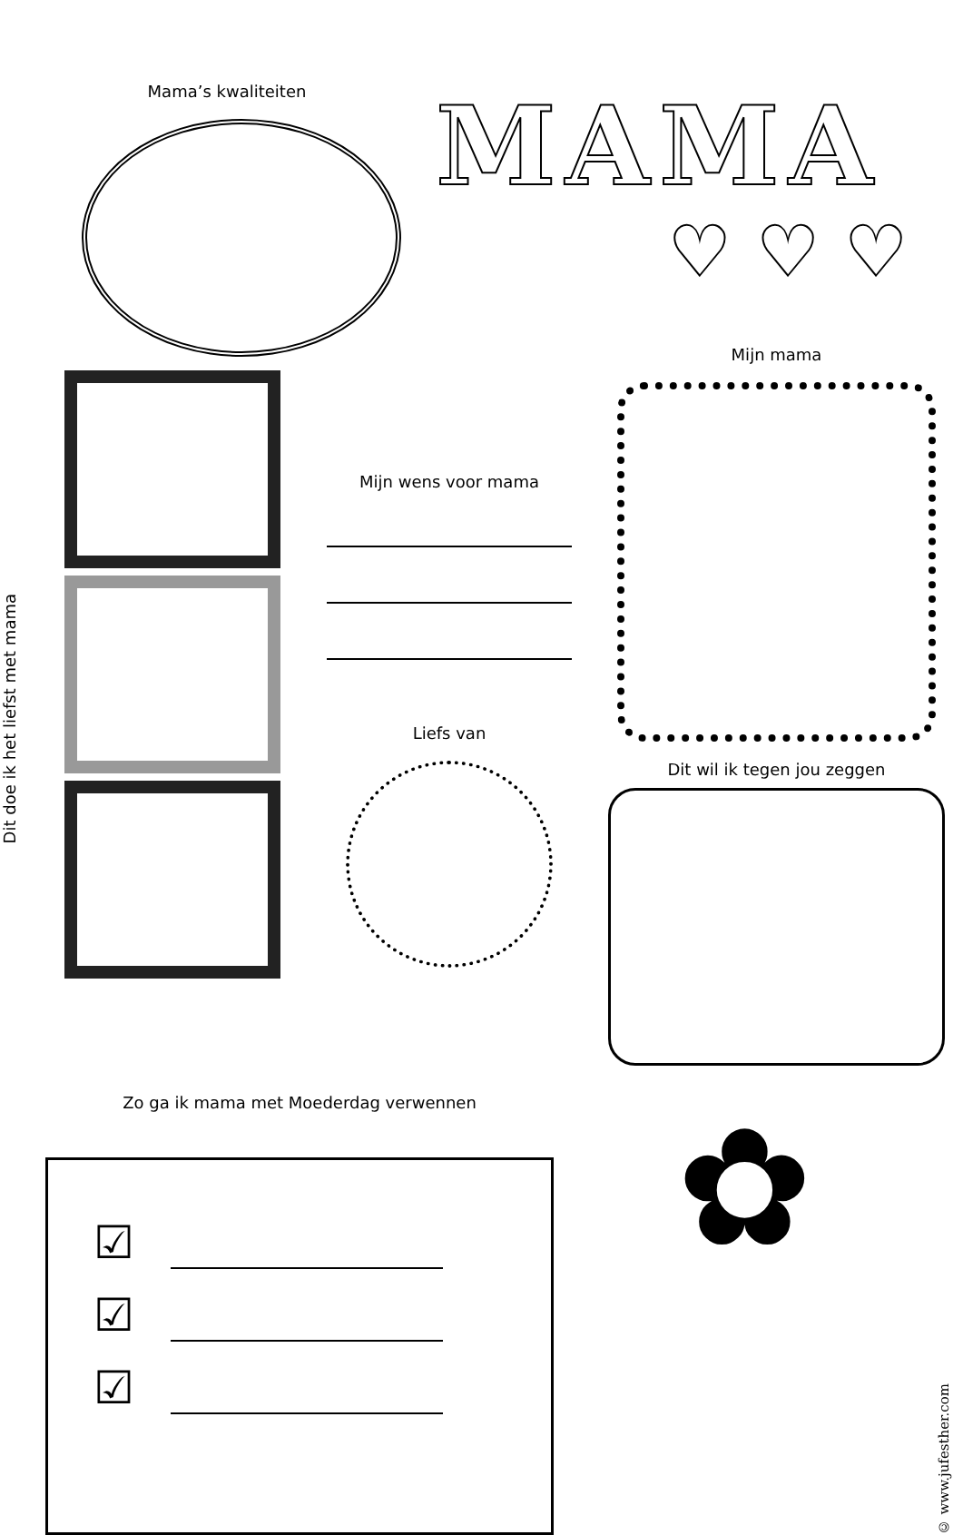Mama’s kwaliteiten
MAMA
♡ ♡ ♡
Dit doe ik het liefst met mama
Mijn wens voor mama
Liefs van
Mijn mama
Dit wil ik tegen jou zeggen
Zo ga ik mama met Moederdag verwennen
☑
☑
☑
✿
© www.jufesther.com